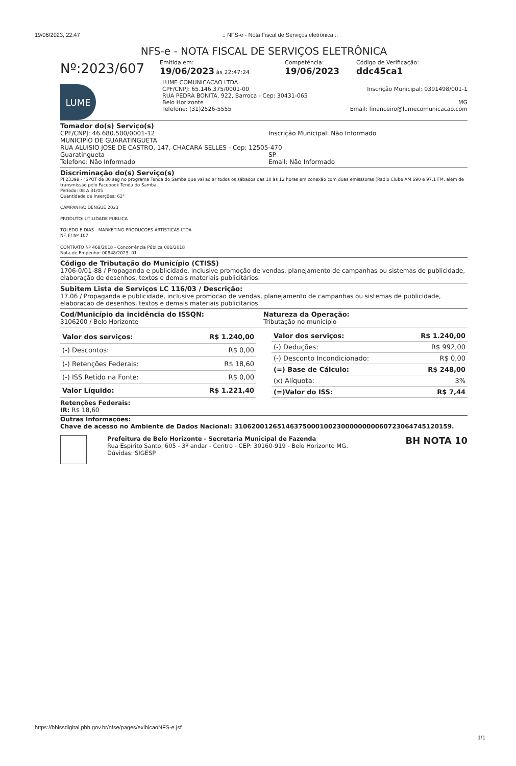19/06/2023, 22:47:: NFS-e - Nota Fiscal de Serviços eletrônica ::
NFS-e - NOTA FISCAL DE SERVIÇOS ELETRÔNICA
Nº:2023/607
Emitida em:
19/06/2023 às 22:47:24
Competência:
19/06/2023
Código de Verificação:
ddc45ca1
LUME
LUME COMUNICACAO LTDA
CPF/CNPJ: 65.146.375/0001-00 Inscrição Municipal: 0391498/001-1
RUA PEDRA BONITA, 922, Barroca - Cep: 30431-065
Belo Horizonte MG
Telefone: (31)2526-5555 Email: financeiro@lumecomunicacao.com
Tomador do(s) Serviço(s)
CPF/CNPJ: 46.680.500/0001-12 Inscrição Municipal: Não Informado
MUNICIPIO DE GUARATINGUETA
RUA ALUISIO JOSE DE CASTRO, 147, CHACARA SELLES - Cep: 12505-470
Guaratingueta SP
Telefone: Não Informado Email: Não Informado
Discriminação do(s) Serviço(s)
PI 23398 - "SPOT de 30 seg no programa Tenda do Samba que vai ao ar todos os sábados das 10 às 12 horas em conexão com duas emisssoras (Radio Clube AM 690 e 97.1 FM, além de transmissão pelo Facebook Tenda do Samba.
Período: 08 A 31/05
Quantidade de inserções: 62"
CAMPANHA: DENGUE 2023
PRODUTO: UTILIDADE PUBLICA
TOLEDO E DIAS - MARKETING PRODUCOES ARTISTICAS LTDA
NF. F/ Nº 107
CONTRATO Nº 468/2018 - Concorrência Pública 001/2018
Nota de Empenho: 00848/2023 -01
Código de Tributação do Município (CTISS)
1706-0/01-88 / Propaganda e publicidade, inclusive promoção de vendas, planejamento de campanhas ou sistemas de publicidade, elaboração de desenhos, textos e demais materiais publicitários.
Subitem Lista de Serviços LC 116/03 / Descrição:
17.06 / Propaganda e publicidade, inclusive promocao de vendas, planejamento de campanhas ou sistemas de publicidade, elaboracao de desenhos, textos e demais materiais publicitarios.
Cod/Município da incidência do ISSQN:
3106200 / Belo Horizonte
Natureza da Operação:
Tributação no município
| Valor dos serviços: | R$ 1.240,00 |
| (-) Descontos: | R$ 0,00 |
| (-) Retenções Federais: | R$ 18,60 |
| (-) ISS Retido na Fonte: | R$ 0,00 |
| Valor Líquido: | R$ 1.221,40 |
| Valor dos serviços: | R$ 1.240,00 |
| (-) Deduções: | R$ 992,00 |
| (-) Desconto Incondicionado: | R$ 0,00 |
| (=) Base de Cálculo: | R$ 248,00 |
| (x) Alíquota: | 3% |
| (=)Valor do ISS: | R$ 7,44 |
Retenções Federais:
IR: R$ 18,60
Outras Informações:
Chave de acesso no Ambiente de Dados Nacional: 31062001265146375000100230000000006072306474512015​9.
Prefeitura de Belo Horizonte - Secretaria Municipal de Fazenda
Rua Espírito Santo, 605 - 3º andar - Centro - CEP: 30160-919 - Belo Horizonte MG.
Dúvidas: SIGESP
BH NOTA 10
https://bhissdigital.pbh.gov.br/nfse/pages/exibicaoNFS-e.jsf
1/1